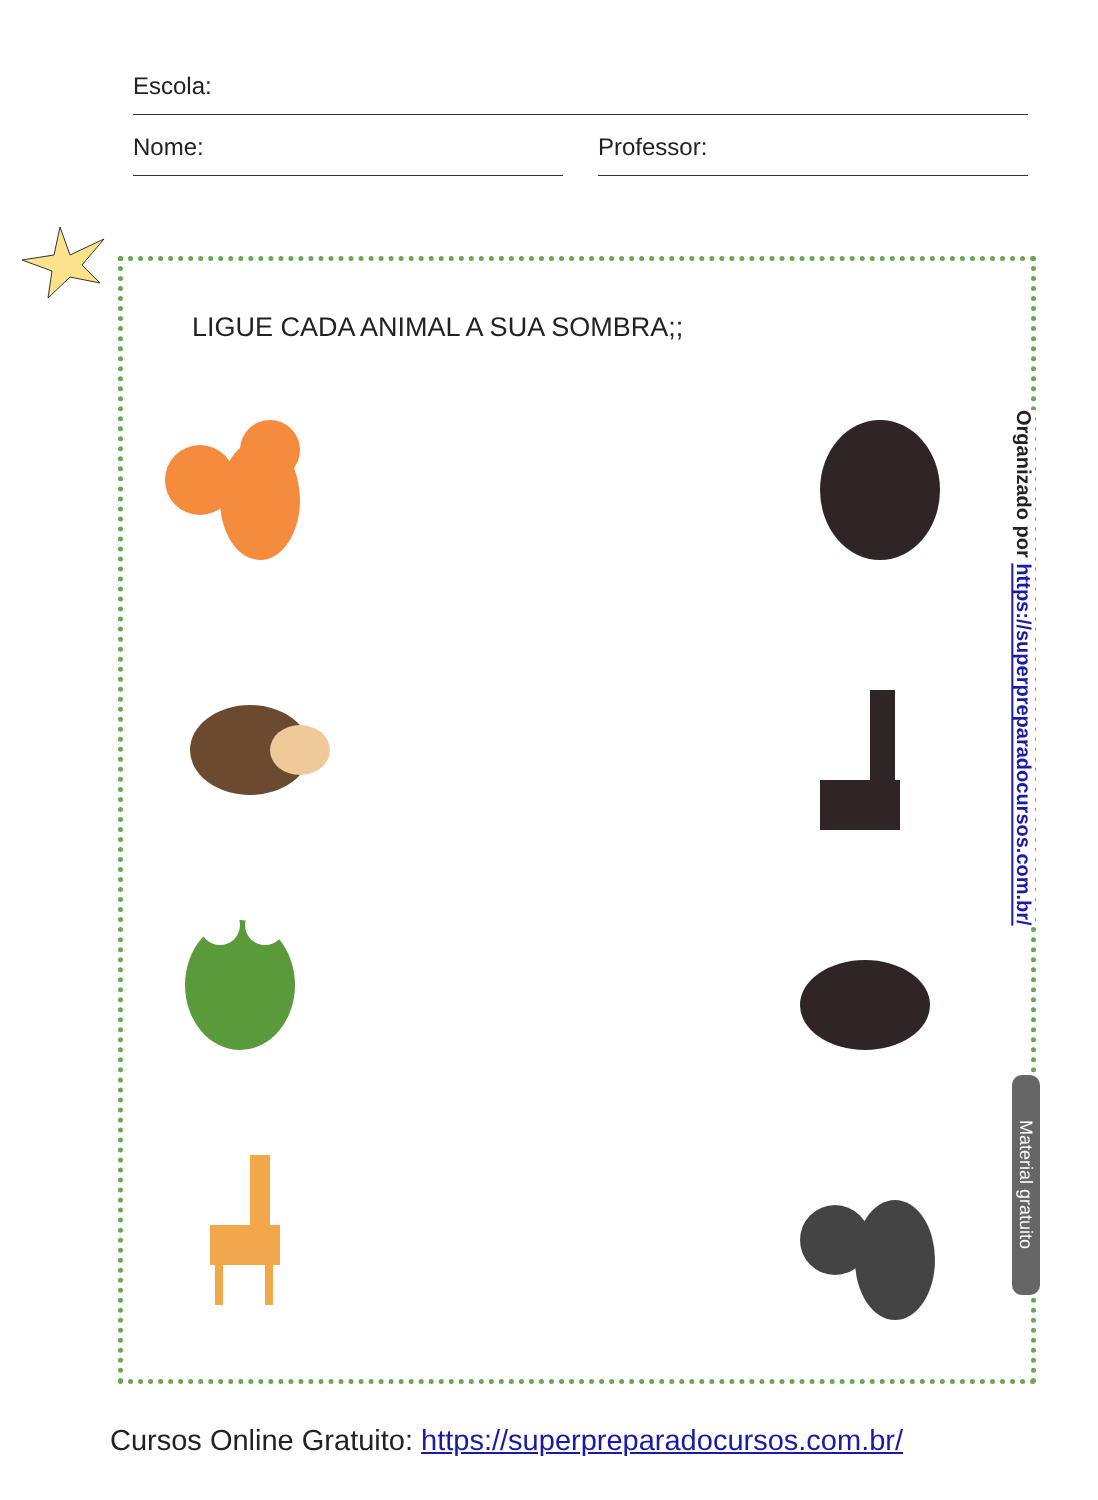Escola:
Nome: Professor:
LIGUE CADA ANIMAL A SUA SOMBRA;;
Organizado por https://superpreparadocursos.com.br/
Material gratuito
Cursos Online Gratuito: https://superpreparadocursos.com.br/